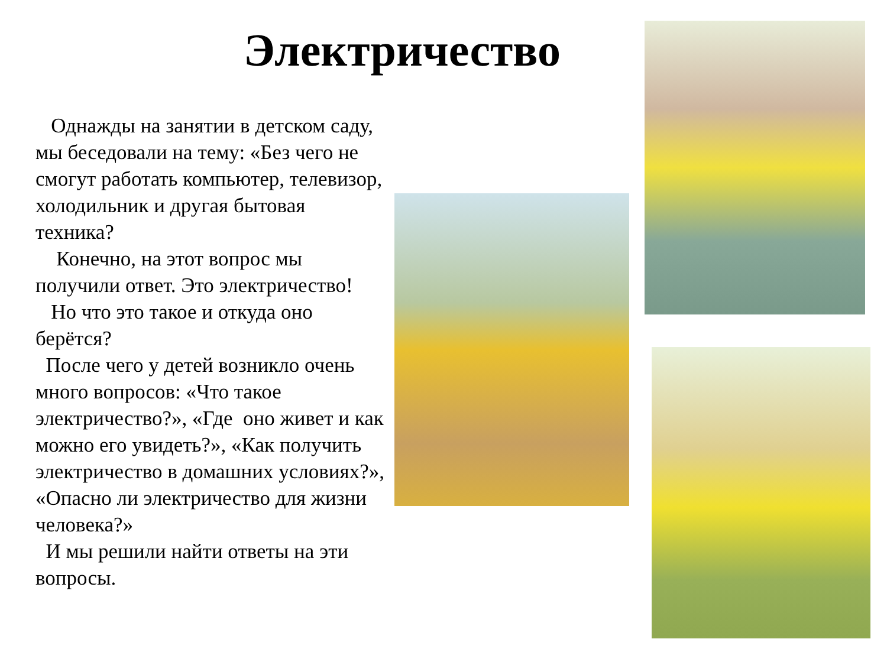Электричество
Однажды на занятии в детском саду, мы беседовали на тему: «Без чего не смогут работать компьютер, телевизор, холодильник и другая бытовая техника?
Конечно, на этот вопрос мы получили ответ. Это электричество!
Но что это такое и откуда оно берётся?
После чего у детей возникло очень много вопросов: «Что такое электричество?», «Где оно живет и как можно его увидеть?», «Как получить электричество в домашних условиях?», «Опасно ли электричество для жизни человека?»
И мы решили найти ответы на эти вопросы.